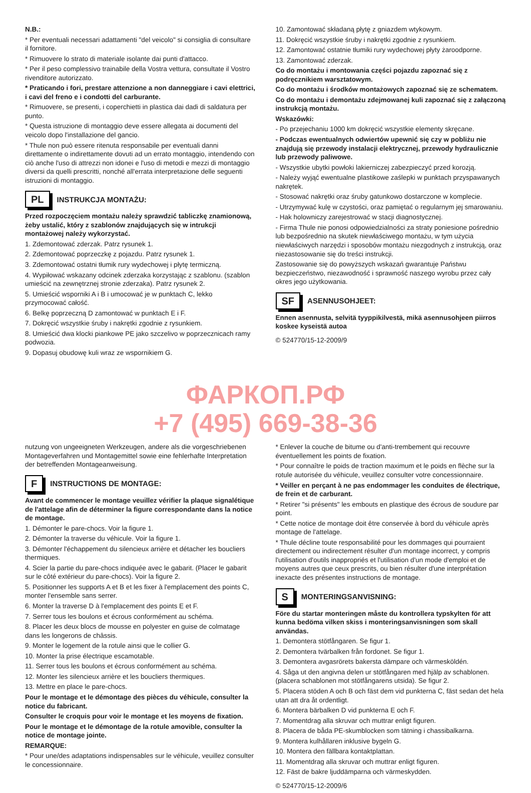N.B.:
* Per eventuali necessari adattamenti "del veicolo" si consiglia di consultare il fornitore.
* Rimuovere lo strato di materiale isolante dai punti d'attacco.
* Per il peso complessivo trainabile della Vostra vettura, consultate il Vostro rivenditore autorizzato.
* Praticando i fori, prestare attenzione a non danneggiare i cavi elettrici, i cavi del freno e i condotti del carburante.
* Rimuovere, se presenti, i coperchietti in plastica dai dadi di saldatura per punto.
* Questa istruzione di montaggio deve essere allegata ai documenti del veicolo dopo l'installazione del gancio.
* Thule non può essere ritenuta responsabile per eventuali danni direttamente o indirettamente dovuti ad un errato montaggio, intendendo con ciò anche l'uso di attrezzi non idonei e l'uso di metodi e mezzi di montaggio diversi da quelli prescritti, nonché all'errata interpretazione delle seguenti istruzioni di montaggio.
PL INSTRUKCJA MONTAŻU:
Przed rozpoczęciem montażu należy sprawdzić tabliczkę znamionową, żeby ustalić, który z szablonów znajdujących się w intrukcji montażowej należy wykorzystać.
1. Zdemontować zderzak. Patrz rysunek 1.
2. Zdemontować poprzeczkę z pojazdu. Patrz rysunek 1.
3. Zdemontować ostatni tłumik rury wydechowej i płytę termiczną.
4. Wypiłować wskazany odcinek zderzaka korzystając z szablonu. (szablon umieścić na zewnętrznej stronie zderzaka). Patrz rysunek 2.
5. Umieścić wsporniki A i B i umocować je w punktach C, lekko przymocować całość.
6. Belkę poprzeczną D zamontować w punktach E i F.
7. Dokręcić wszystkie śruby i nakrętki zgodnie z rysunkiem.
8. Umieścić dwa klocki piankowe PE jako szczelivo w poprzecznicach ramy podwozia.
9. Dopasuj obudowę kuli wraz ze wspornikiem G.
10. Zamontować składaną płytę z gniazdem wtykowym.
11. Dokręcić wszystkie śruby i nakrętki zgodnie z rysunkiem.
12. Zamontować ostatnie tłumiki rury wydechowej płyty żaroodporne.
13. Zamontować zderzak.
Co do montażu i montowania części pojazdu zapoznać się z podręcznikiem warsztatowym.
Co do montażu i środków montażowych zapoznać się ze schematem.
Co do montażu i demontażu zdejmowanej kuli zapoznać się z załączoną instrukcją montażu.
Wskazówki:
- Po przejechaniu 1000 km dokręcić wszystkie elementy skręcane.
- Podczas ewentualnych odwiertów upewnić się czy w pobliżu nie znajdują się przewody instalacji elektrycznej, przewody hydraulicznie lub przewody paliwowe.
- Wszystkie ubytki powłoki lakierniczej zabezpieczyć przed korozją.
- Należy wyjąć ewentualne plastikowe zaślepki w punktach przyspawanych nakrętek.
- Stosować nakrętki oraz śruby gatunkowo dostarczone w komplecie.
- Utrzymywać kulę w czystości, oraz pamiętać o regularnym jej smarowaniu.
- Hak holowniczy zarejestrować w stacji diagnostycznej.
- Firma Thule nie ponosi odpowiedzialności za straty poniesione pośrednio lub bezpośrednio na skutek niewłaściwego montażu, w tym użycia niewłaściwych narzędzi i sposobów montażu niezgodnych z instrukcją, oraz niezastosowanie się do treści instrukcji.
Zastosowanie się do powyższych wskazań gwarantuje Państwu bezpieczeństwo, niezawodność i sprawność naszego wyrobu przez cały okres jego użytkowania.
SF ASENNUSOHJEET:
Ennen asennusta, selvitä tyyppikilvestä, mikä asennusohjeen piirros koskee kyseistä autoa
© 524770/15-12-2009/9
ФАРКОП.РФ
+7 (495) 669-38-36
nutzung von ungeeigneten Werkzeugen, andere als die vorgeschriebenen Montageverfahren und Montagemittel sowie eine fehlerhafte Interpretation der betreffenden Montageanweisung.
F INSTRUCTIONS DE MONTAGE:
Avant de commencer le montage veuillez vérifier la plaque signalétique de l'attelage afin de déterminer la figure correspondante dans la notice de montage.
1. Démonter le pare-chocs. Voir la figure 1.
2. Démonter la traverse du véhicule. Voir la figure 1.
3. Démonter l'échappement du silencieux arrière et détacher les boucliers thermiques.
4. Scier la partie du pare-chocs indiquée avec le gabarit. (Placer le gabarit sur le côté extérieur du pare-chocs). Voir la figure 2.
5. Positionner les supports A et B et les fixer à l'emplacement des points C, monter l'ensemble sans serrer.
6. Monter la traverse D à l'emplacement des points E et F.
7. Serrer tous les boulons et écrous conformément au schéma.
8. Placer les deux blocs de mousse en polyester en guise de colmatage dans les longerons de châssis.
9. Monter le logement de la rotule ainsi que le collier G.
10. Monter la prise électrique escamotable.
11. Serrer tous les boulons et écrous conformément au schéma.
12. Monter les silencieux arrière et les boucliers thermiques.
13. Mettre en place le pare-chocs.
Pour le montage et le démontage des pièces du véhicule, consulter la notice du fabricant.
Consulter le croquis pour voir le montage et les moyens de fixation.
Pour le montage et le démontage de la rotule amovible, consulter la notice de montage jointe.
REMARQUE:
* Pour une/des adaptations indispensables sur le véhicule, veuillez consulter le concessionnaire.
* Enlever la couche de bitume ou d'anti-trembement qui recouvre éventuellement les points de fixation.
* Pour connaître le poids de traction maximum et le poids en flèche sur la rotule autorisée du véhicule, veuillez consulter votre concessionnaire.
* Veiller en perçant à ne pas endommager les conduites de électrique, de frein et de carburant.
* Retirer "si présents" les embouts en plastique des écrous de soudure par point.
* Cette notice de montage doit être conservée à bord du véhicule après montage de l'attelage.
* Thule décline toute responsabilité pour les dommages qui pourraient directement ou indirectement résulter d'un montage incorrect, y compris l'utilisation d'outils inappropriés et l'utilisation d'un mode d'emploi et de moyens autres que ceux prescrits, ou bien résulter d'une interprétation inexacte des présentes instructions de montage.
S MONTERINGSANVISNING:
Före du startar monteringen måste du kontrollera typskylten för att kunna bedöma vilken skiss i monteringsanvisningen som skall användas.
1. Demontera stötfångaren. Se figur 1.
2. Demontera tvärbalken från fordonet. Se figur 1.
3. Demontera avgasrörets bakersta dämpare och värmesköldén.
4. Såga ut den angivna delen ur stötfångaren med hjälp av schablonen. (placera schablonen mot stötfångarens utsida). Se figur 2.
5. Placera stöden A och B och fäst dem vid punkterna C, fäst sedan det hela utan att dra åt ordentligt.
6. Montera bärbalken D vid punkterna E och F.
7. Momentdrag alla skruvar och muttrar enligt figuren.
8. Placera de båda PE-skumblocken som tätning i chassibalkarna.
9. Montera kulhållaren inklusive bygeln G.
10. Montera den fällbara kontaktplattan.
11. Momentdrag alla skruvar och muttrar enligt figuren.
12. Fäst de bakre ljuddämparna och värmeskydden.
© 524770/15-12-2009/6